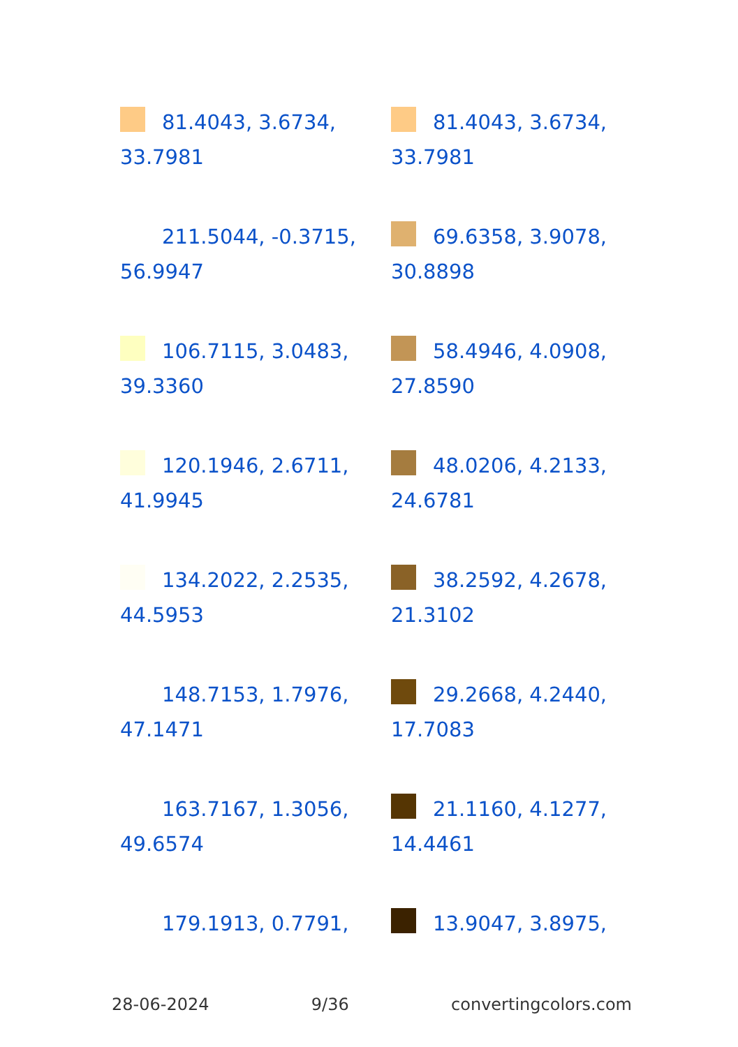81.4043, 3.6734,
33.7981
81.4043, 3.6734,
33.7981
211.5044, -0.3715,
56.9947
69.6358, 3.9078,
30.8898
106.7115, 3.0483,
39.3360
58.4946, 4.0908,
27.8590
120.1946, 2.6711,
41.9945
48.0206, 4.2133,
24.6781
134.2022, 2.2535,
44.5953
38.2592, 4.2678,
21.3102
148.7153, 1.7976,
47.1471
29.2668, 4.2440,
17.7083
163.7167, 1.3056,
49.6574
21.1160, 4.1277,
14.4461
179.1913, 0.7791,
13.9047, 3.8975,
28-06-2024 9/36 convertingcolors.com